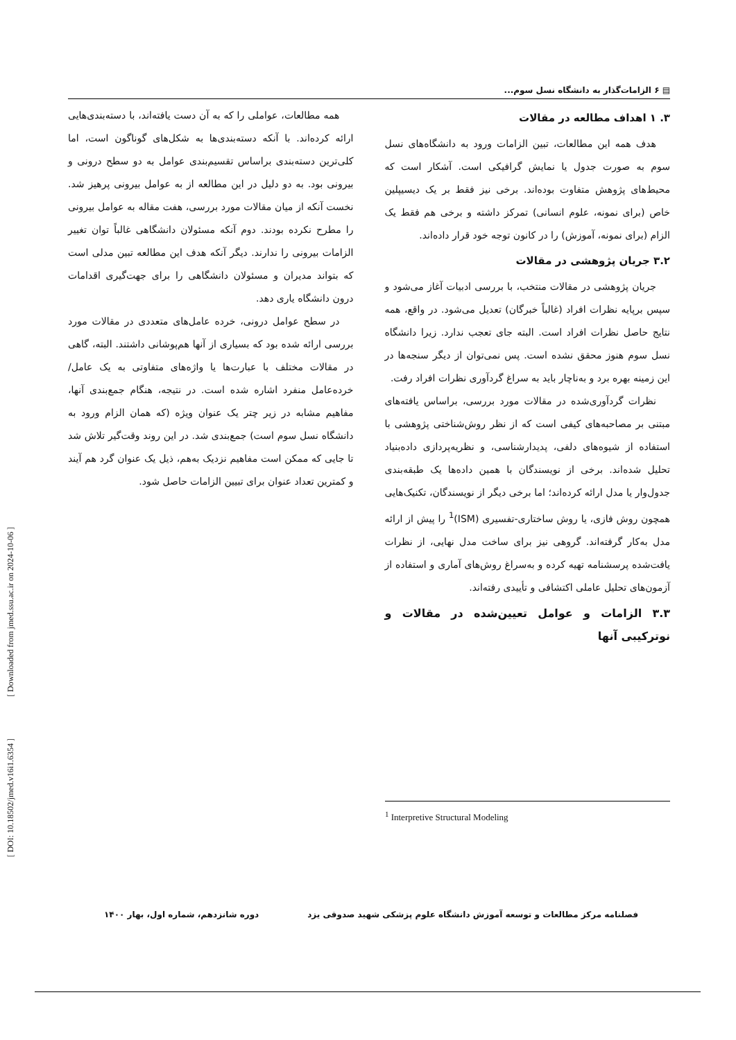[ Downloaded from jmed.ssu.ac.ir on 2024-10-06 ]
[ DOI: 10.18502/jmed.v16i1.6354 ]
▤ ۶ الزامات‌گذار به دانشگاه نسل سوم...
۳. ۱ اهداف مطالعه در مقالات
هدف همه این مطالعات، تبین الزامات ورود به دانشگاه‌های نسل سوم به صورت جدول یا نمایش گرافیکی است. آشکار است که محیط‌های پژوهش متفاوت بوده‌اند. برخی نیز فقط بر یک دیسیپلین خاص (برای نمونه، علوم انسانی) تمرکز داشته و برخی هم فقط یک الزام (برای نمونه، آموزش) را در کانون توجه خود قرار داده‌اند.
۳.۲ جریان پژوهشی در مقالات
جریان پژوهشی در مقالات منتخب، با بررسی ادبیات آغاز می‌شود و سپس برپایه نظرات افراد (غالباً خبرگان) تعدیل می‌شود. در واقع، همه نتایج حاصل نظرات افراد است. البته جای تعجب ندارد. زیرا دانشگاه نسل سوم هنوز محقق نشده است. پس نمی‌توان از دیگر سنجه‌ها در این زمینه بهره برد و به‌ناچار باید به سراغ گردآوری نظرات افراد رفت.
نظرات گردآوری‌شده در مقالات مورد بررسی، براساس یافته‌های مبتنی بر مصاحبه‌های کیفی است که از نظر روش‌شناختی پژوهشی با استفاده از شیوه‌های دلفی، پدیدارشناسی، و نظریه‌پردازی داده‌بنیاد تحلیل شده‌اند. برخی از نویسندگان با همین داده‌ها یک طبقه‌بندی جدول‌وار یا مدل ارائه کرده‌اند؛ اما برخی دیگر از نویسندگان، تکنیک‌هایی همچون روش فازی، یا روش ساختاری-تفسیری (ISM)<sup>1</sup> را پیش از ارائه مدل به‌کار گرفته‌اند. گروهی نیز برای ساخت مدل نهایی، از نظرات یافت‌شده پرسشنامه تهیه کرده و به‌سراغ روش‌های آماری و استفاده از آزمون‌های تحلیل عاملی اکتشافی و تأییدی رفته‌اند.
۳.۳ الزامات و عوامل تعیین‌شده در مقالات و نوترکیبی آنها
همه مطالعات، عواملی را که به آن دست یافته‌اند، با دسته‌بندی‌هایی ارائه کرده‌اند. با آنکه دسته‌بندی‌ها به شکل‌های گوناگون است، اما کلی‌ترین دسته‌بندی براساس تقسیم‌بندی عوامل به دو سطح درونی و بیرونی بود. به دو دلیل در این مطالعه از به عوامل بیرونی پرهیز شد. نخست آنکه از میان مقالات مورد بررسی، هفت مقاله به عوامل بیرونی را مطرح نکرده بودند. دوم آنکه مسئولان دانشگاهی غالباً توان تغییر الزامات بیرونی را ندارند. دیگر آنکه هدف این مطالعه تبین مدلی است که بتواند مدیران و مسئولان دانشگاهی را برای جهت‌گیری اقدامات درون دانشگاه یاری دهد.
در سطح عوامل درونی، خرده عامل‌های متعددی در مقالات مورد بررسی ارائه شده بود که بسیاری از آنها هم‌پوشانی داشتند. البته، گاهی در مقالات مختلف با عبارت‌ها یا واژه‌های متفاوتی به یک عامل/ خرده‌عامل منفرد اشاره شده است. در نتیجه، هنگام جمع‌بندی آنها، مفاهیم مشابه در زیر چتر یک عنوان ویژه (که همان الزام ورود به دانشگاه نسل سوم است) جمع‌بندی شد. در این روند وقت‌گیر تلاش شد تا جایی که ممکن است مفاهیم نزدیک به‌هم، ذیل یک عنوان گرد هم آیند و کمترین تعداد عنوان برای تبیین الزامات حاصل شود.
<sup>1</sup> Interpretive Structural Modeling
فصلنامه مرکز مطالعات و توسعه آموزش دانشگاه علوم پزشکی شهید صدوقی یزد دوره شانزدهم، شماره اول، بهار ۱۴۰۰